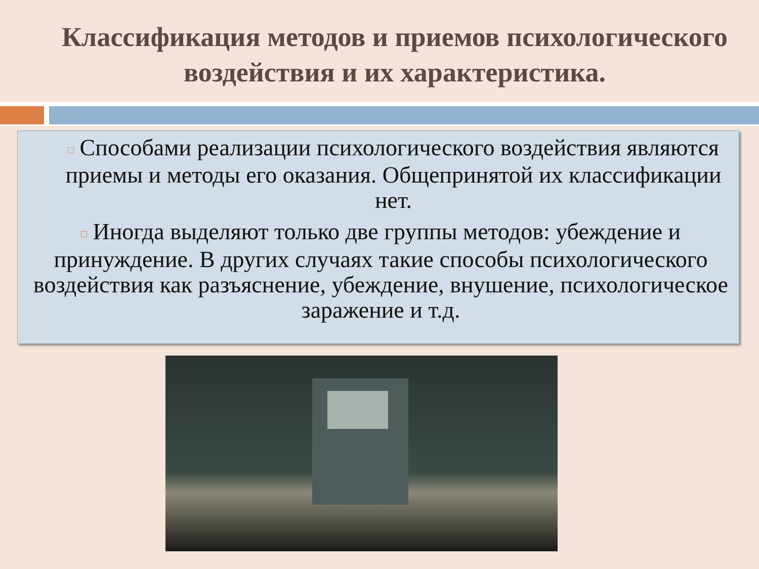Классификация методов и приемов психологического воздействия и их характеристика.
□ Способами реализации психологического воздействия являются приемы и методы его оказания. Общепринятой их классификации нет.
□ Иногда выделяют только две группы методов: убеждение и принуждение. В других случаях такие способы психологического воздействия как разъяснение, убеждение, внушение, психологическое заражение и т.д.